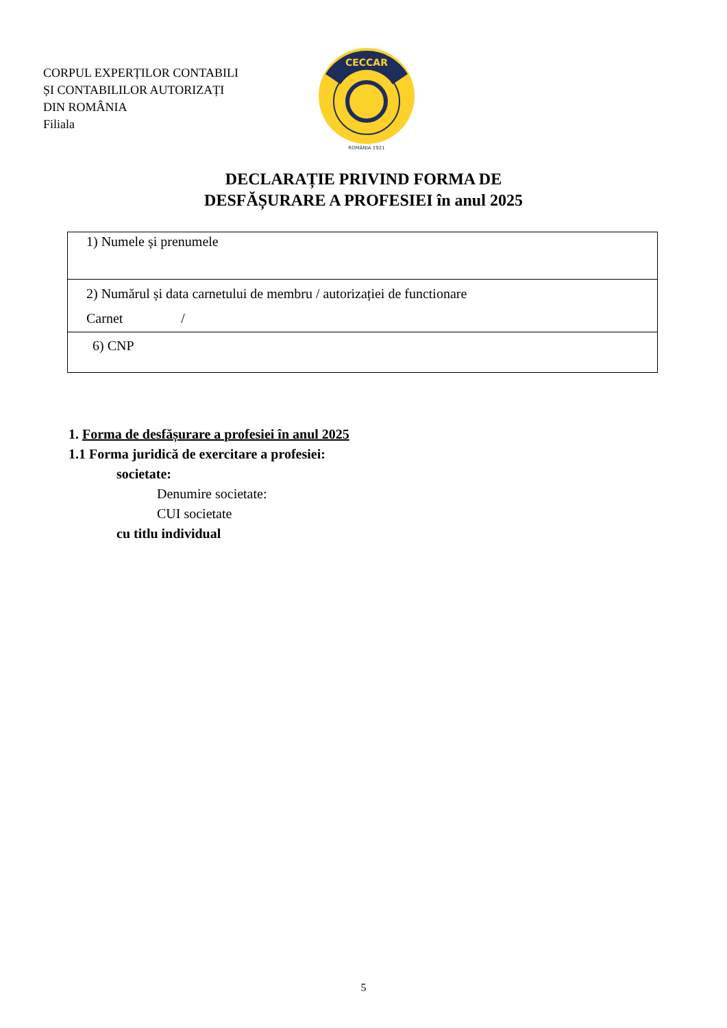CORPUL EXPERȚILOR CONTABILI
ȘI CONTABILILOR AUTORIZAȚI
DIN ROMÂNIA
Filiala
CECCAR
ROMÂNIA 1921
DECLARAȚIE PRIVIND FORMA DE
DESFĂȘURARE A PROFESIEI în anul 2025
| 1) Numele și prenumele |
| 2) Numărul și data carnetului de membru / autorizației de functionare Carnet / |
| 6) CNP |
1. Forma de desfășurare a profesiei în anul 2025
1.1 Forma juridică de exercitare a profesiei:
societate:
Denumire societate:
CUI societate
cu titlu individual
5